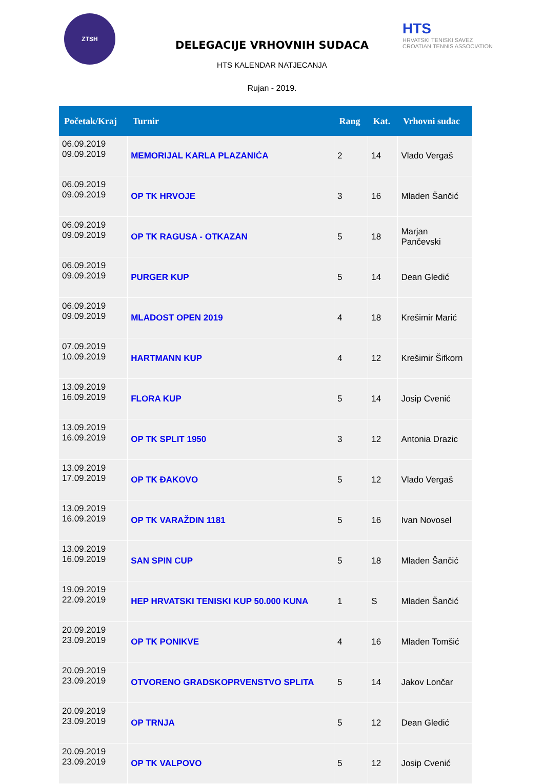ZTSH
HTS
HRVATSKI TENISKI SAVEZ
CROATIAN TENNIS ASSOCIATION
DELEGACIJE VRHOVNIH SUDACA
HTS KALENDAR NATJECANJA
Rujan - 2019.
| Početak/Kraj | Turnir | Rang | Kat. | Vrhovni sudac |
| --- | --- | --- | --- | --- |
| 06.09.2019 09.09.2019 | MEMORIJAL KARLA PLAZANIĆA | 2 | 14 | Vlado Vergaš |
| 06.09.2019 09.09.2019 | OP TK HRVOJE | 3 | 16 | Mladen Šančić |
| 06.09.2019 09.09.2019 | OP TK RAGUSA - OTKAZAN | 5 | 18 | Marjan Pančevski |
| 06.09.2019 09.09.2019 | PURGER KUP | 5 | 14 | Dean Gledić |
| 06.09.2019 09.09.2019 | MLADOST OPEN 2019 | 4 | 18 | Krešimir Marić |
| 07.09.2019 10.09.2019 | HARTMANN KUP | 4 | 12 | Krešimir Šifkorn |
| 13.09.2019 16.09.2019 | FLORA KUP | 5 | 14 | Josip Cvenić |
| 13.09.2019 16.09.2019 | OP TK SPLIT 1950 | 3 | 12 | Antonia Drazic |
| 13.09.2019 17.09.2019 | OP TK ĐAKOVO | 5 | 12 | Vlado Vergaš |
| 13.09.2019 16.09.2019 | OP TK VARAŽDIN 1181 | 5 | 16 | Ivan Novosel |
| 13.09.2019 16.09.2019 | SAN SPIN CUP | 5 | 18 | Mladen Šančić |
| 19.09.2019 22.09.2019 | HEP HRVATSKI TENISKI KUP 50.000 KUNA | 1 | S | Mladen Šančić |
| 20.09.2019 23.09.2019 | OP TK PONIKVE | 4 | 16 | Mladen Tomšić |
| 20.09.2019 23.09.2019 | OTVORENO GRADSKOPRVENSTVO SPLITA | 5 | 14 | Jakov Lončar |
| 20.09.2019 23.09.2019 | OP TRNJA | 5 | 12 | Dean Gledić |
| 20.09.2019 23.09.2019 | OP TK VALPOVO | 5 | 12 | Josip Cvenić |